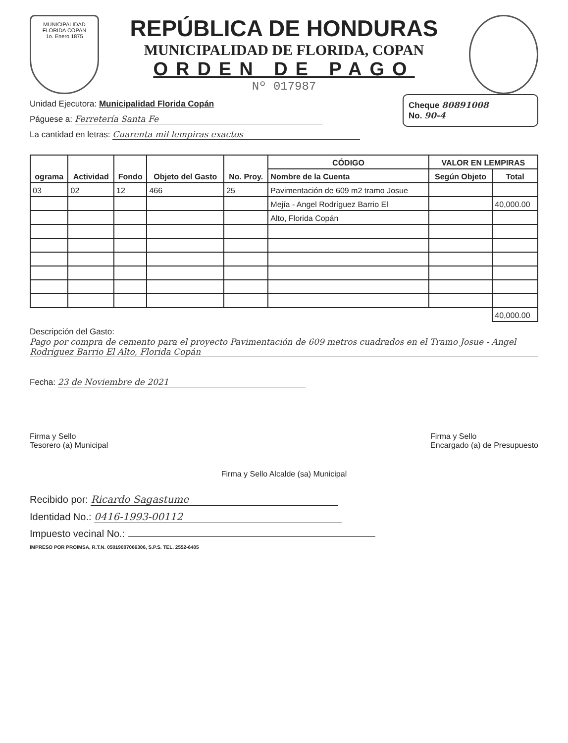MUNICIPALIDAD
FLORIDA COPAN
1o. Enero 1875
REPÚBLICA DE HONDURAS
MUNICIPALIDAD DE FLORIDA, COPAN
ORDEN DE PAGO
Nº 017987
Cheque 80891008
No. 90-4
Unidad Ejecutora: Municipalidad Florida Copán
Páguese a: Ferretería Santa Fe
La cantidad en letras: Cuarenta mil lempiras exactos
| ograma | Actividad | Fondo | Objeto del Gasto | No. Proy. | CÓDIGO | VALOR EN LEMPIRAS | |
| --- | --- | --- | --- | --- | --- | --- | --- |
| | | | | | Nombre de la Cuenta | Según Objeto | Total |
| 03 | 02 | 12 | 466 | 25 | Pavimentación de 609 m2 tramo Josue | | |
| | | | | | Mejía - Angel Rodríguez Barrio El | | 40,000.00 |
| | | | | | Alto, Florida Copán | | |
| | | | | | | | 40,000.00 |
Descripción del Gasto: Pago por compra de cemento para el proyecto Pavimentación de 609 metros cuadrados en el Tramo Josue - Angel Rodriguez Barrio El Alto, Florida Copán
Fecha: 23 de Noviembre de 2021
Firma y Sello
Tesorero (a) Municipal
Firma y Sello
Encargado (a) de Presupuesto
Firma y Sello Alcalde (sa) Municipal
Recibido por: Ricardo Sagastume
Identidad No.: 0416-1993-00112
Impuesto vecinal No.:
IMPRESO POR PROIMSA, R.T.N. 05019007066306, S.P.S. TEL. 2552-6405